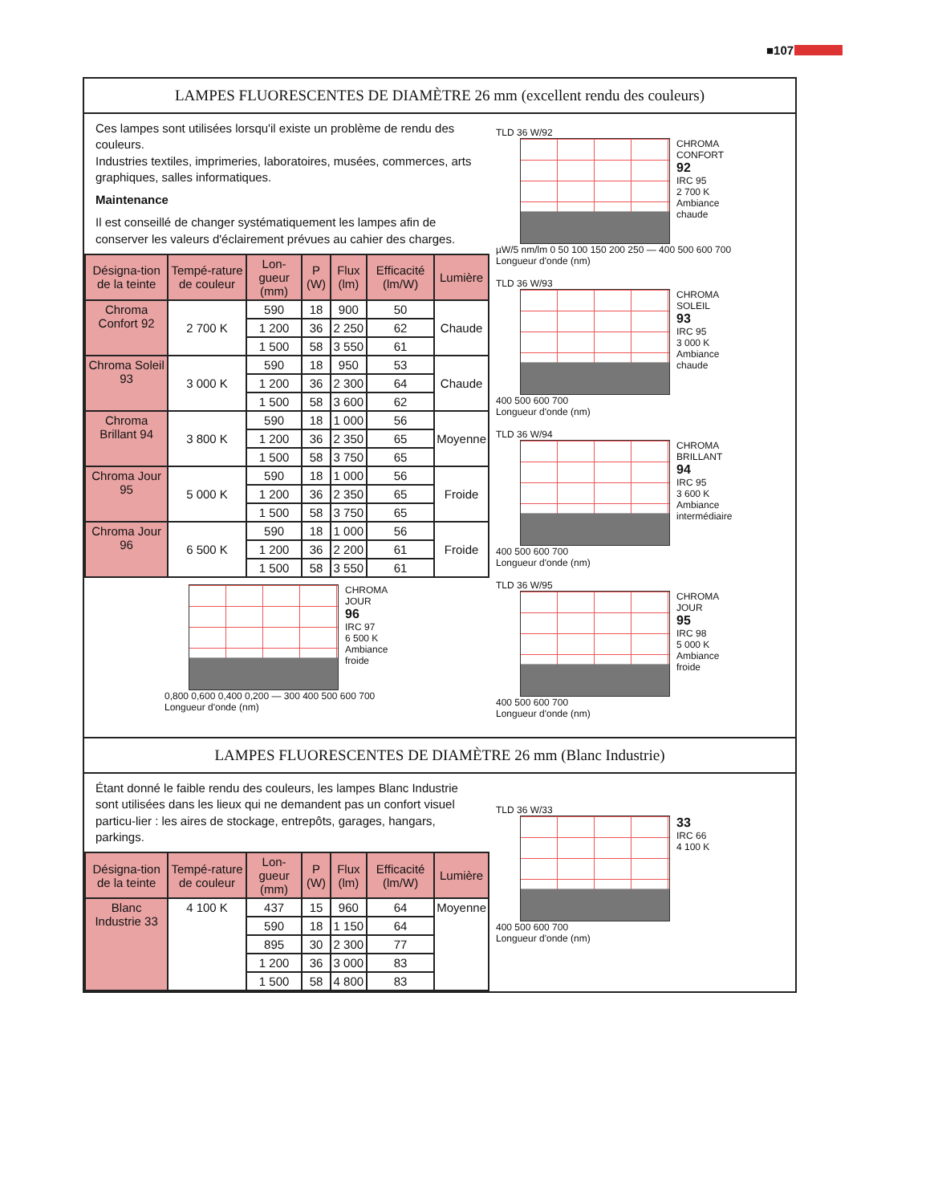■107
LAMPES FLUORESCENTES DE DIAMÈTRE 26 mm (excellent rendu des couleurs)
Ces lampes sont utilisées lorsqu'il existe un problème de rendu des couleurs.
Industries textiles, imprimeries, laboratoires, musées, commerces, arts graphiques, salles informatiques.
Maintenance
Il est conseillé de changer systématiquement les lampes afin de conserver les valeurs d'éclairement prévues au cahier des charges.
| Désigna-tion de la teinte | Tempé-rature de couleur | Lon-gueur (mm) | P (W) | Flux (lm) | Efficacité (lm/W) | Lumière |
| --- | --- | --- | --- | --- | --- | --- |
| Chroma Confort 92 | 2 700 K | 590 | 18 | 900 | 50 | Chaude |
| | | 1 200 | 36 | 2 250 | 62 | |
| | | 1 500 | 58 | 3 550 | 61 | |
| Chroma Soleil 93 | 3 000 K | 590 | 18 | 950 | 53 | Chaude |
| | | 1 200 | 36 | 2 300 | 64 | |
| | | 1 500 | 58 | 3 600 | 62 | |
| Chroma Brillant 94 | 3 800 K | 590 | 18 | 1 000 | 56 | Moyenne |
| | | 1 200 | 36 | 2 350 | 65 | |
| | | 1 500 | 58 | 3 750 | 65 | |
| Chroma Jour 95 | 5 000 K | 590 | 18 | 1 000 | 56 | Froide |
| | | 1 200 | 36 | 2 350 | 65 | |
| | | 1 500 | 58 | 3 750 | 65 | |
| Chroma Jour 96 | 6 500 K | 590 | 18 | 1 000 | 56 | Froide |
| | | 1 200 | 36 | 2 200 | 61 | |
| | | 1 500 | 58 | 3 550 | 61 | |
CHROMA
JOUR
96
IRC 97
6 500 K
Ambiance
froide
0,800 0,600 0,400 0,200 — 300 400 500 600 700
Longueur d'onde (nm)
TLD 36 W/92
CHROMA
CONFORT
92
IRC 95
2 700 K
Ambiance
chaude
µW/5 nm/lm 0 50 100 150 200 250 — 400 500 600 700
Longueur d'onde (nm)
TLD 36 W/93
CHROMA
SOLEIL
93
IRC 95
3 000 K
Ambiance
chaude
400 500 600 700
Longueur d'onde (nm)
TLD 36 W/94
CHROMA
BRILLANT
94
IRC 95
3 600 K
Ambiance
intermédiaire
400 500 600 700
Longueur d'onde (nm)
TLD 36 W/95
CHROMA
JOUR
95
IRC 98
5 000 K
Ambiance
froide
400 500 600 700
Longueur d'onde (nm)
LAMPES FLUORESCENTES DE DIAMÈTRE 26 mm (Blanc Industrie)
Étant donné le faible rendu des couleurs, les lampes Blanc Industrie sont utilisées dans les lieux qui ne demandent pas un confort visuel particu-lier : les aires de stockage, entrepôts, garages, hangars, parkings.
| Désigna-tion de la teinte | Tempé-rature de couleur | Lon-gueur (mm) | P (W) | Flux (lm) | Efficacité (lm/W) | Lumière |
| --- | --- | --- | --- | --- | --- | --- |
| Blanc Industrie 33 | 4 100 K | 437 | 15 | 960 | 64 | Moyenne |
| | | 590 | 18 | 1 150 | 64 | |
| | | 895 | 30 | 2 300 | 77 | |
| | | 1 200 | 36 | 3 000 | 83 | |
| | | 1 500 | 58 | 4 800 | 83 | |
TLD 36 W/33
33
IRC 66
4 100 K
400 500 600 700
Longueur d'onde (nm)